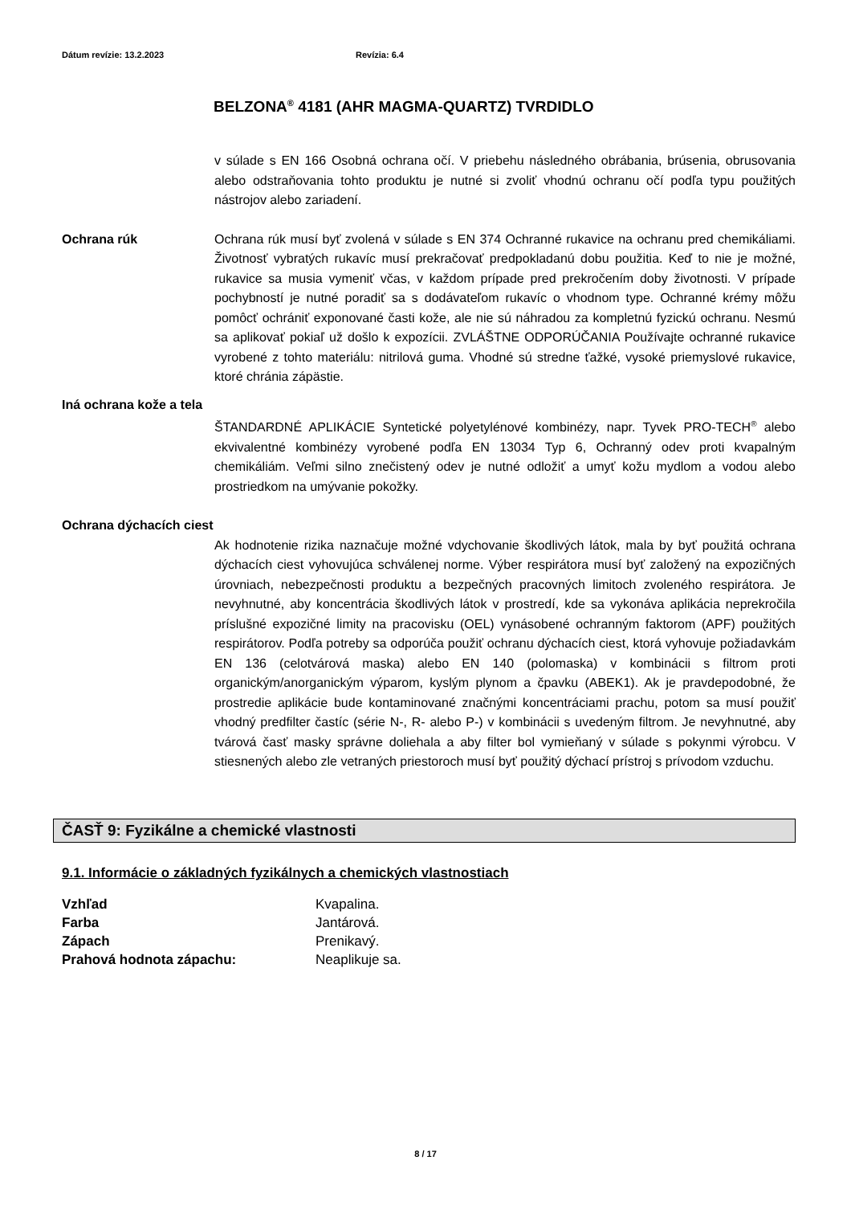Dátum revízie: 13.2.2023 Revízia: 6.4
BELZONA<sup>®</sup> 4181 (AHR MAGMA-QUARTZ) TVRDIDLO
v súlade s EN 166 Osobná ochrana očí. V priebehu následného obrábania, brúsenia, obrusovania alebo odstraňovania tohto produktu je nutné si zvoliť vhodnú ochranu očí podľa typu použitých nástrojov alebo zariadení.
Ochrana rúk Ochrana rúk musí byť zvolená v súlade s EN 374 Ochranné rukavice na ochranu pred chemikáliami. Životnosť vybratých rukavíc musí prekračovať predpokladanú dobu použitia. Keď to nie je možné, rukavice sa musia vymeniť včas, v každom prípade pred prekročením doby životnosti. V prípade pochybností je nutné poradiť sa s dodávateľom rukavíc o vhodnom type. Ochranné krémy môžu pomôcť ochrániť exponované časti kože, ale nie sú náhradou za kompletnú fyzickú ochranu. Nesmú sa aplikovať pokiaľ už došlo k expozícii. ZVLÁŠTNE ODPORÚČANIA Používajte ochranné rukavice vyrobené z tohto materiálu: nitrilová guma. Vhodné sú stredne ťažké, vysoké priemyslové rukavice, ktoré chránia zápästie.
Iná ochrana kože a tela
ŠTANDARDNÉ APLIKÁCIE Syntetické polyetylénové kombinézy, napr. Tyvek PRO-TECH<sup>®</sup> alebo ekvivalentné kombinézy vyrobené podľa EN 13034 Typ 6, Ochranný odev proti kvapalným chemikáliám. Veľmi silno znečistený odev je nutné odložiť a umyť kožu mydlom a vodou alebo prostriedkom na umývanie pokožky.
Ochrana dýchacích ciest
Ak hodnotenie rizika naznačuje možné vdychovanie škodlivých látok, mala by byť použitá ochrana dýchacích ciest vyhovujúca schválenej norme. Výber respirátora musí byť založený na expozičných úrovniach, nebezpečnosti produktu a bezpečných pracovných limitoch zvoleného respirátora. Je nevyhnutné, aby koncentrácia škodlivých látok v prostredí, kde sa vykonáva aplikácia neprekročila príslušné expozičné limity na pracovisku (OEL) vynásobené ochranným faktorom (APF) použitých respirátorov. Podľa potreby sa odporúča použiť ochranu dýchacích ciest, ktorá vyhovuje požiadavkám EN 136 (celotvárová maska) alebo EN 140 (polomaska) v kombinácii s filtrom proti organickým/anorganickým výparom, kyslým plynom a čpavku (ABEK1). Ak je pravdepodobné, že prostredie aplikácie bude kontaminované značnými koncentráciami prachu, potom sa musí použiť vhodný predfilter častíc (série N-, R- alebo P-) v kombinácii s uvedeným filtrom. Je nevyhnutné, aby tvárová časť masky správne doliehala a aby filter bol vymieňaný v súlade s pokynmi výrobcu. V stiesnených alebo zle vetraných priestoroch musí byť použitý dýchací prístroj s prívodom vzduchu.
ČASŤ 9: Fyzikálne a chemické vlastnosti
9.1. Informácie o základných fyzikálnych a chemických vlastnostiach
Vzhľad Kvapalina.
Farba Jantárová.
Zápach Prenikavý.
Prahová hodnota zápachu: Neaplikuje sa.
8 / 17